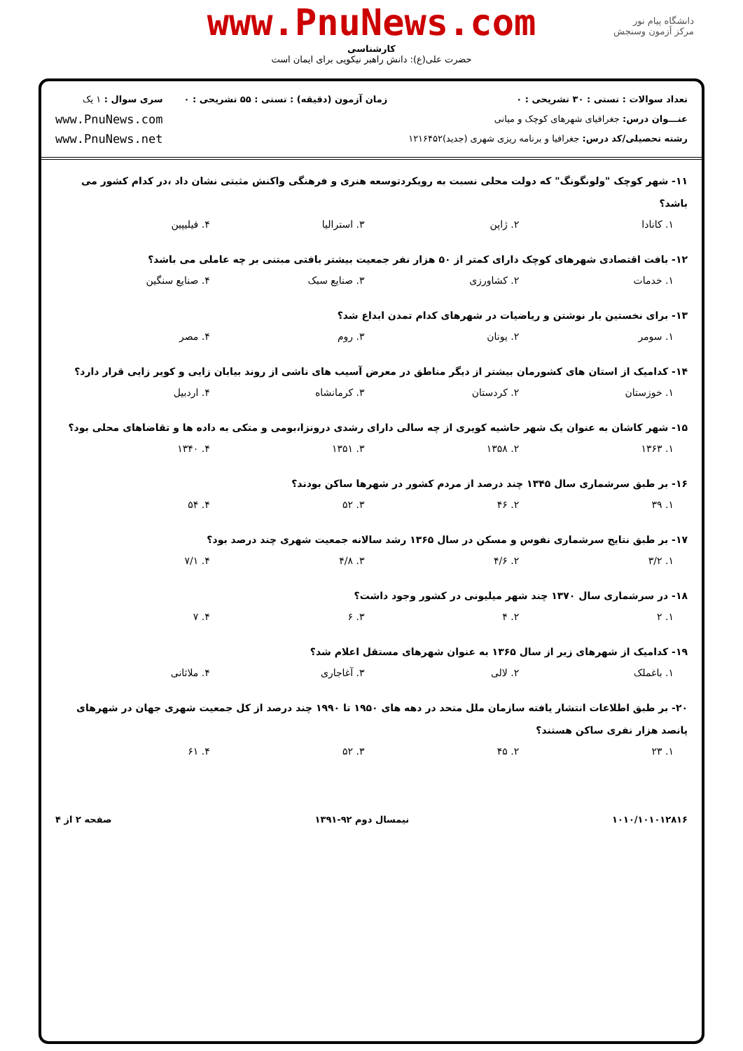دانشگاه پیام نور
مرکز آزمون وسنجش
www.PnuNews.com
کارشناسی
حضرت علی(ع): دانش راهبر نیکویی برای ایمان است
تعداد سوالات : تستی : ۳۰ تشریحی : ۰
عنـــوان درس: جغرافیای شهرهای کوچک و میانی
رشته تحصیلی/کد درس: جغرافیا و برنامه ریزی شهری (جدید)۱۲۱۶۴۵۲
زمان آزمون (دقیقه) : تستی : ۵۵ تشریحی : ۰
سری سوال : ۱ یک
www.PnuNews.com
www.PnuNews.net
۱۱- شهر کوچک "ولونگونگ" که دولت محلی نسبت به رویکردتوسعه هنری و فرهنگی واکنش مثبتی نشان داد ،در کدام کشور می باشد؟
۱. کانادا ۲. ژاپن ۳. استرالیا ۴. فیلیپین
۱۲- بافت اقتصادی شهرهای کوچک دارای کمتر از ۵۰ هزار نفر جمعیت بیشتر بافتی مبتنی بر چه عاملی می باشد؟
۱. خدمات ۲. کشاورزی ۳. صنایع سبک ۴. صنایع سنگین
۱۳- برای نخستین بار نوشتن و ریاضیات در شهرهای کدام تمدن ابداع شد؟
۱. سومر ۲. یونان ۳. روم ۴. مصر
۱۴- کدامیک از استان های کشورمان بیشتر از دیگر مناطق در معرض آسیب های ناشی از روند بیابان زایی و کویر زایی قرار دارد؟
۱. خوزستان ۲. کردستان ۳. کرمانشاه ۴. اردبیل
۱۵- شهر کاشان به عنوان یک شهر حاشیه کویری از چه سالی دارای رشدی درونزا،بومی و متکی به داده ها و تقاضاهای محلی بود؟
۱. ۱۳۶۳ ۲. ۱۳۵۸ ۳. ۱۳۵۱ ۴. ۱۳۴۰
۱۶- بر طبق سرشماری سال ۱۳۴۵ چند درصد از مردم کشور در شهرها ساکن بودند؟
۱. ۳۹ ۲. ۴۶ ۳. ۵۲ ۴. ۵۴
۱۷- بر طبق نتایج سرشماری نفوس و مسکن در سال ۱۳۶۵ رشد سالانه جمعیت شهری چند درصد بود؟
۱. ۳/۲ ۲. ۴/۶ ۳. ۴/۸ ۴. ۷/۱
۱۸- در سرشماری سال ۱۳۷۰ چند شهر میلیونی در کشور وجود داشت؟
۱. ۲ ۲. ۴ ۳. ۶ ۴. ۷
۱۹- کدامیک از شهرهای زیر از سال ۱۳۶۵ به عنوان شهرهای مستقل اعلام شد؟
۱. باغملک ۲. لالی ۳. آغاجاری ۴. ملاثانی
۲۰- بر طبق اطلاعات انتشار یافته سازمان ملل متحد در دهه های ۱۹۵۰ تا ۱۹۹۰ چند درصد از کل جمعیت شهری جهان در شهرهای پانصد هزار نفری ساکن هستند؟
۱. ۲۳ ۲. ۴۵ ۳. ۵۲ ۴. ۶۱
۱۰۱۰/۱۰۱۰۱۲۸۱۶ نیمسال دوم ۹۲-۱۳۹۱ صفحه ۲ از ۴